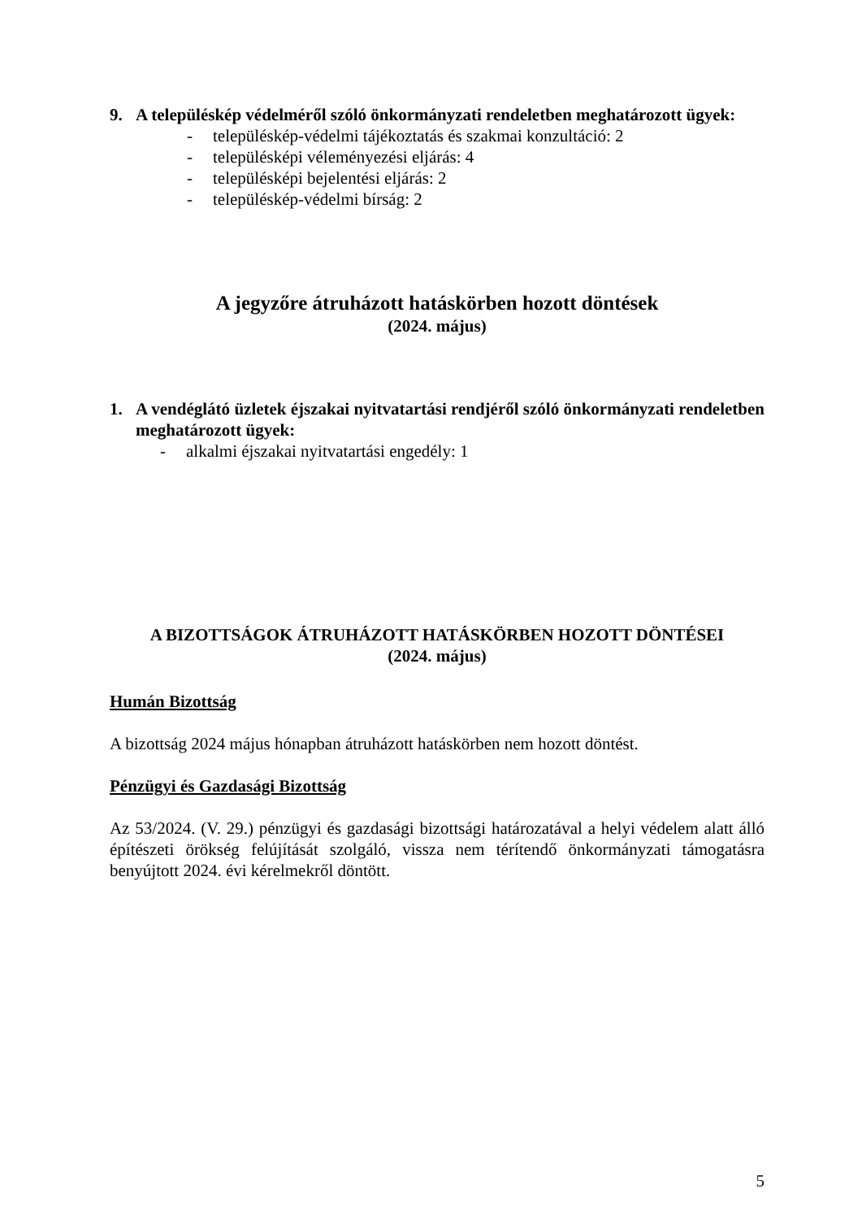9. A településkép védelméről szóló önkormányzati rendeletben meghatározott ügyek:
- településkép-védelmi tájékoztatás és szakmai konzultáció: 2
- településképi véleményezési eljárás: 4
- településképi bejelentési eljárás: 2
- településkép-védelmi bírság: 2
A jegyzőre átruházott hatáskörben hozott döntések
(2024. május)
1. A vendéglátó üzletek éjszakai nyitvatartási rendjéről szóló önkormányzati rendeletben meghatározott ügyek:
- alkalmi éjszakai nyitvatartási engedély: 1
A BIZOTTSÁGOK ÁTRUHÁZOTT HATÁSKÖRBEN HOZOTT DÖNTÉSEI
(2024. május)
Humán Bizottság
A bizottság 2024 május hónapban átruházott hatáskörben nem hozott döntést.
Pénzügyi és Gazdasági Bizottság
Az 53/2024. (V. 29.) pénzügyi és gazdasági bizottsági határozatával a helyi védelem alatt álló építészeti örökség felújítását szolgáló, vissza nem térítendő önkormányzati támogatásra benyújtott 2024. évi kérelmekről döntött.
5